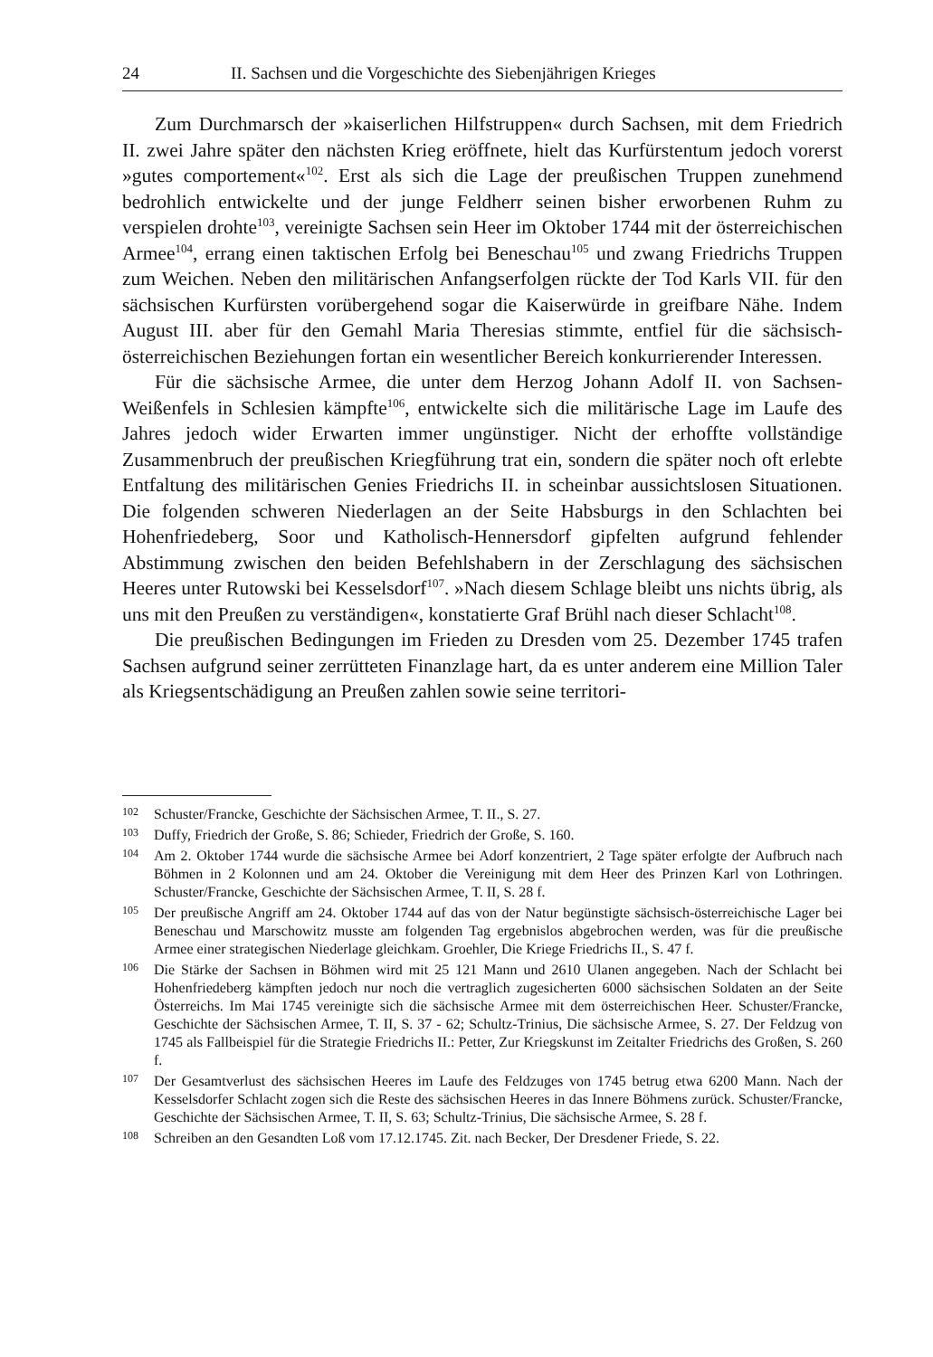24 II. Sachsen und die Vorgeschichte des Siebenjährigen Krieges
Zum Durchmarsch der »kaiserlichen Hilfstruppen« durch Sachsen, mit dem Friedrich II. zwei Jahre später den nächsten Krieg eröffnete, hielt das Kurfürstentum jedoch vorerst »gutes comportement«<sup>102</sup>. Erst als sich die Lage der preußischen Truppen zunehmend bedrohlich entwickelte und der junge Feldherr seinen bisher erworbenen Ruhm zu verspielen drohte<sup>103</sup>, vereinigte Sachsen sein Heer im Oktober 1744 mit der österreichischen Armee<sup>104</sup>, errang einen taktischen Erfolg bei Beneschau<sup>105</sup> und zwang Friedrichs Truppen zum Weichen. Neben den militärischen Anfangserfolgen rückte der Tod Karls VII. für den sächsischen Kurfürsten vorübergehend sogar die Kaiserwürde in greifbare Nähe. Indem August III. aber für den Gemahl Maria Theresias stimmte, entfiel für die sächsisch-österreichischen Beziehungen fortan ein wesentlicher Bereich konkurrierender Interessen.
Für die sächsische Armee, die unter dem Herzog Johann Adolf II. von Sachsen-Weißenfels in Schlesien kämpfte<sup>106</sup>, entwickelte sich die militärische Lage im Laufe des Jahres jedoch wider Erwarten immer ungünstiger. Nicht der erhoffte vollständige Zusammenbruch der preußischen Kriegführung trat ein, sondern die später noch oft erlebte Entfaltung des militärischen Genies Friedrichs II. in scheinbar aussichtslosen Situationen. Die folgenden schweren Niederlagen an der Seite Habsburgs in den Schlachten bei Hohenfriedeberg, Soor und Katholisch-Hennersdorf gipfelten aufgrund fehlender Abstimmung zwischen den beiden Befehlshabern in der Zerschlagung des sächsischen Heeres unter Rutowski bei Kesselsdorf<sup>107</sup>. »Nach diesem Schlage bleibt uns nichts übrig, als uns mit den Preußen zu verständigen«, konstatierte Graf Brühl nach dieser Schlacht<sup>108</sup>.
Die preußischen Bedingungen im Frieden zu Dresden vom 25. Dezember 1745 trafen Sachsen aufgrund seiner zerrütteten Finanzlage hart, da es unter anderem eine Million Taler als Kriegsentschädigung an Preußen zahlen sowie seine territori-
<sup>102</sup> Schuster/Francke, Geschichte der Sächsischen Armee, T. II., S. 27.
<sup>103</sup> Duffy, Friedrich der Große, S. 86; Schieder, Friedrich der Große, S. 160.
<sup>104</sup>Am 2. Oktober 1744 wurde die sächsische Armee bei Adorf konzentriert, 2 Tage später erfolgte der Aufbruch nach Böhmen in 2 Kolonnen und am 24. Oktober die Vereinigung mit dem Heer des Prinzen Karl von Lothringen. Schuster/Francke, Geschichte der Sächsischen Armee, T. II, S. 28 f.
<sup>105</sup> Der preußische Angriff am 24. Oktober 1744 auf das von der Natur begünstigte sächsisch-österreichische Lager bei Beneschau und Marschowitz musste am folgenden Tag ergebnislos abgebrochen werden, was für die preußische Armee einer strategischen Niederlage gleichkam. Groehler, Die Kriege Friedrichs II., S. 47 f.
<sup>106</sup> Die Stärke der Sachsen in Böhmen wird mit 25 121 Mann und 2610 Ulanen angegeben. Nach der Schlacht bei Hohenfriedeberg kämpften jedoch nur noch die vertraglich zugesicherten 6000 sächsischen Soldaten an der Seite Österreichs. Im Mai 1745 vereinigte sich die sächsische Armee mit dem österreichischen Heer. Schuster/Francke, Geschichte der Sächsischen Armee, T. II, S. 37 - 62; Schultz-Trinius, Die sächsische Armee, S. 27. Der Feldzug von 1745 als Fallbeispiel für die Strategie Friedrichs II.: Petter, Zur Kriegskunst im Zeitalter Friedrichs des Großen, S. 260 f.
<sup>107</sup> Der Gesamtverlust des sächsischen Heeres im Laufe des Feldzuges von 1745 betrug etwa 6200 Mann. Nach der Kesselsdorfer Schlacht zogen sich die Reste des sächsischen Heeres in das Innere Böhmens zurück. Schuster/Francke, Geschichte der Sächsischen Armee, T. II, S. 63; Schultz-Trinius, Die sächsische Armee, S. 28 f.
<sup>108</sup> Schreiben an den Gesandten Loß vom 17.12.1745. Zit. nach Becker, Der Dresdener Friede, S. 22.